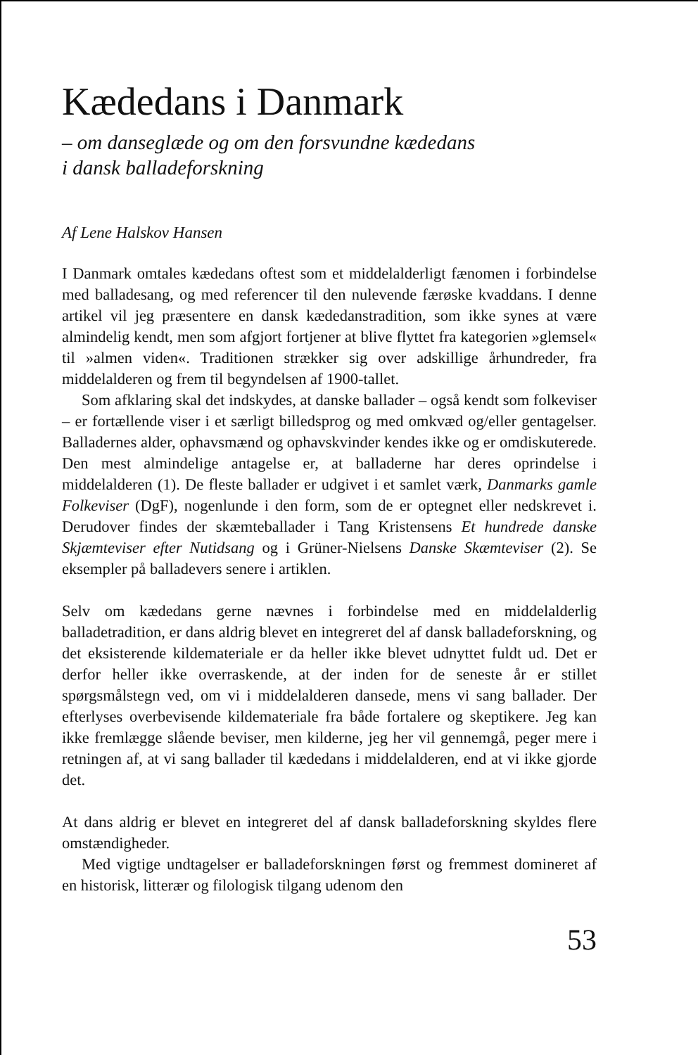Kædedans i Danmark
– om danseglæde og om den forsvundne kædedans
i dansk balladeforskning
Af Lene Halskov Hansen
I Danmark omtales kædedans oftest som et middelalderligt fænomen i forbindelse med balladesang, og med referencer til den nulevende færøske kvaddans. I denne artikel vil jeg præsentere en dansk kædedanstradition, som ikke synes at være almindelig kendt, men som afgjort fortjener at blive flyttet fra kategorien »glemsel« til »almen viden«. Traditionen strækker sig over adskillige århundreder, fra middelalderen og frem til begyndelsen af 1900-tallet.
Som afklaring skal det indskydes, at danske ballader – også kendt som folkeviser – er fortællende viser i et særligt billedsprog og med omkvæd og/eller gentagelser. Balladernes alder, ophavsmænd og ophavskvinder kendes ikke og er omdiskuterede. Den mest almindelige antagelse er, at balladerne har deres oprindelse i middelalderen (1). De fleste ballader er udgivet i et samlet værk, Danmarks gamle Folkeviser (DgF), nogenlunde i den form, som de er optegnet eller nedskrevet i. Derudover findes der skæmteballader i Tang Kristensens Et hundrede danske Skjæmteviser efter Nutidsang og i Grüner-Nielsens Danske Skæmteviser (2). Se eksempler på balladevers senere i artiklen.
Selv om kædedans gerne nævnes i forbindelse med en middelalderlig balladetradition, er dans aldrig blevet en integreret del af dansk balladeforskning, og det eksisterende kildemateriale er da heller ikke blevet udnyttet fuldt ud. Det er derfor heller ikke overraskende, at der inden for de seneste år er stillet spørgsmålstegn ved, om vi i middelalderen dansede, mens vi sang ballader. Der efterlyses overbevisende kildemateriale fra både fortalere og skeptikere. Jeg kan ikke fremlægge slående beviser, men kilderne, jeg her vil gennemgå, peger mere i retningen af, at vi sang ballader til kædedans i middelalderen, end at vi ikke gjorde det.
At dans aldrig er blevet en integreret del af dansk balladeforskning skyldes flere omstændigheder.
Med vigtige undtagelser er balladeforskningen først og fremmest domineret af en historisk, litterær og filologisk tilgang udenom den
53